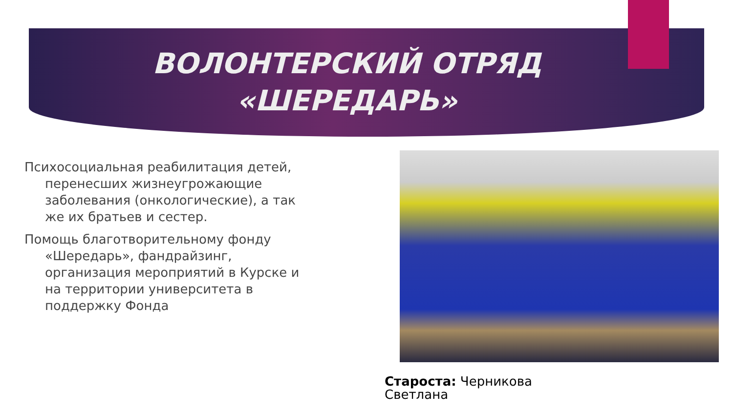ВОЛОНТЕРСКИЙ ОТРЯД
«ШЕРЕДАРЬ»
Психосоциальная реабилитация детей, перенесших жизнеугрожающие заболевания (онкологические), а так же их братьев и сестер.
Помощь благотворительному фонду «Шередарь», фандрайзинг, организация мероприятий в Курске и на территории университета в поддержку Фонда
Староста: Черникова
Светлана